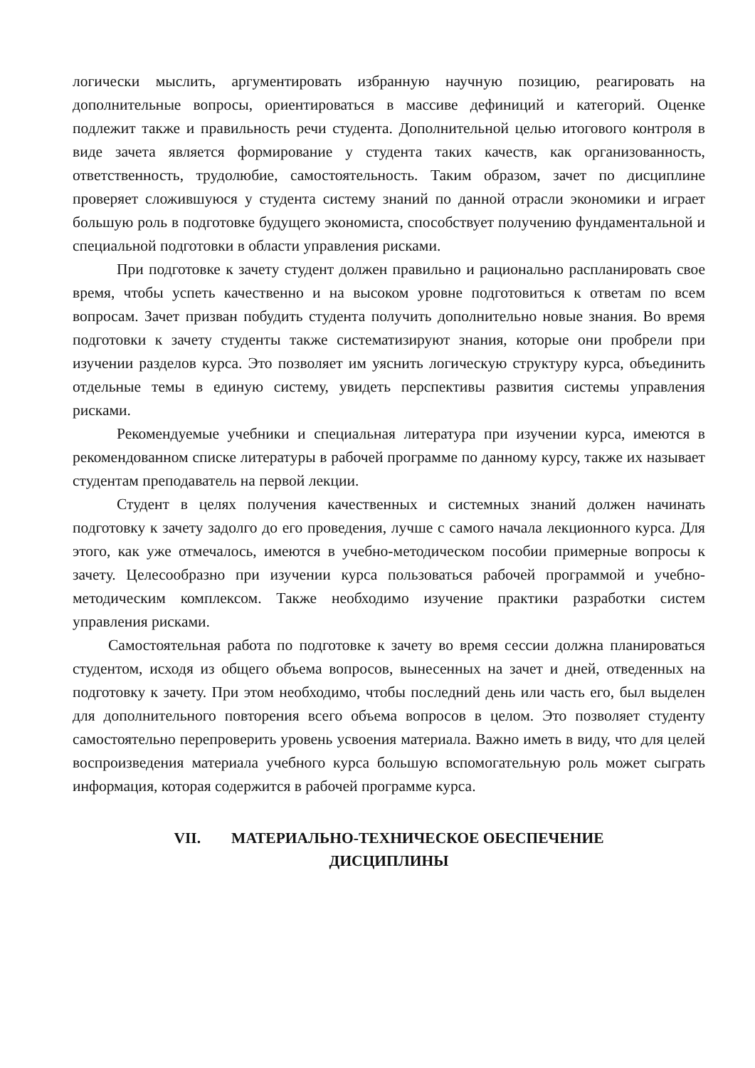логически мыслить, аргументировать избранную научную позицию, реагировать на дополнительные вопросы, ориентироваться в массиве дефиниций и категорий. Оценке подлежит также и правильность речи студента. Дополнительной целью итогового контроля в виде зачета является формирование у студента таких качеств, как организованность, ответственность, трудолюбие, самостоятельность. Таким образом, зачет по дисциплине проверяет сложившуюся у студента систему знаний по данной отрасли экономики и играет большую роль в подготовке будущего экономиста, способствует получению фундаментальной и специальной подготовки в области управления рисками.
При подготовке к зачету студент должен правильно и рационально распланировать свое время, чтобы успеть качественно и на высоком уровне подготовиться к ответам по всем вопросам. Зачет призван побудить студента получить дополнительно новые знания. Во время подготовки к зачету студенты также систематизируют знания, которые они пробрели при изучении разделов курса. Это позволяет им уяснить логическую структуру курса, объединить отдельные темы в единую систему, увидеть перспективы развития системы управления рисками.
Рекомендуемые учебники и специальная литература при изучении курса, имеются в рекомендованном списке литературы в рабочей программе по данному курсу, также их называет студентам преподаватель на первой лекции.
Студент в целях получения качественных и системных знаний должен начинать подготовку к зачету задолго до его проведения, лучше с самого начала лекционного курса. Для этого, как уже отмечалось, имеются в учебно-методическом пособии примерные вопросы к зачету. Целесообразно при изучении курса пользоваться рабочей программой и учебно-методическим комплексом. Также необходимо изучение практики разработки систем управления рисками.
Самостоятельная работа по подготовке к зачету во время сессии должна планироваться студентом, исходя из общего объема вопросов, вынесенных на зачет и дней, отведенных на подготовку к зачету. При этом необходимо, чтобы последний день или часть его, был выделен для дополнительного повторения всего объема вопросов в целом. Это позволяет студенту самостоятельно перепроверить уровень усвоения материала. Важно иметь в виду, что для целей воспроизведения материала учебного курса большую вспомогательную роль может сыграть информация, которая содержится в рабочей программе курса.
VII. МАТЕРИАЛЬНО-ТЕХНИЧЕСКОЕ ОБЕСПЕЧЕНИЕ
ДИСЦИПЛИНЫ